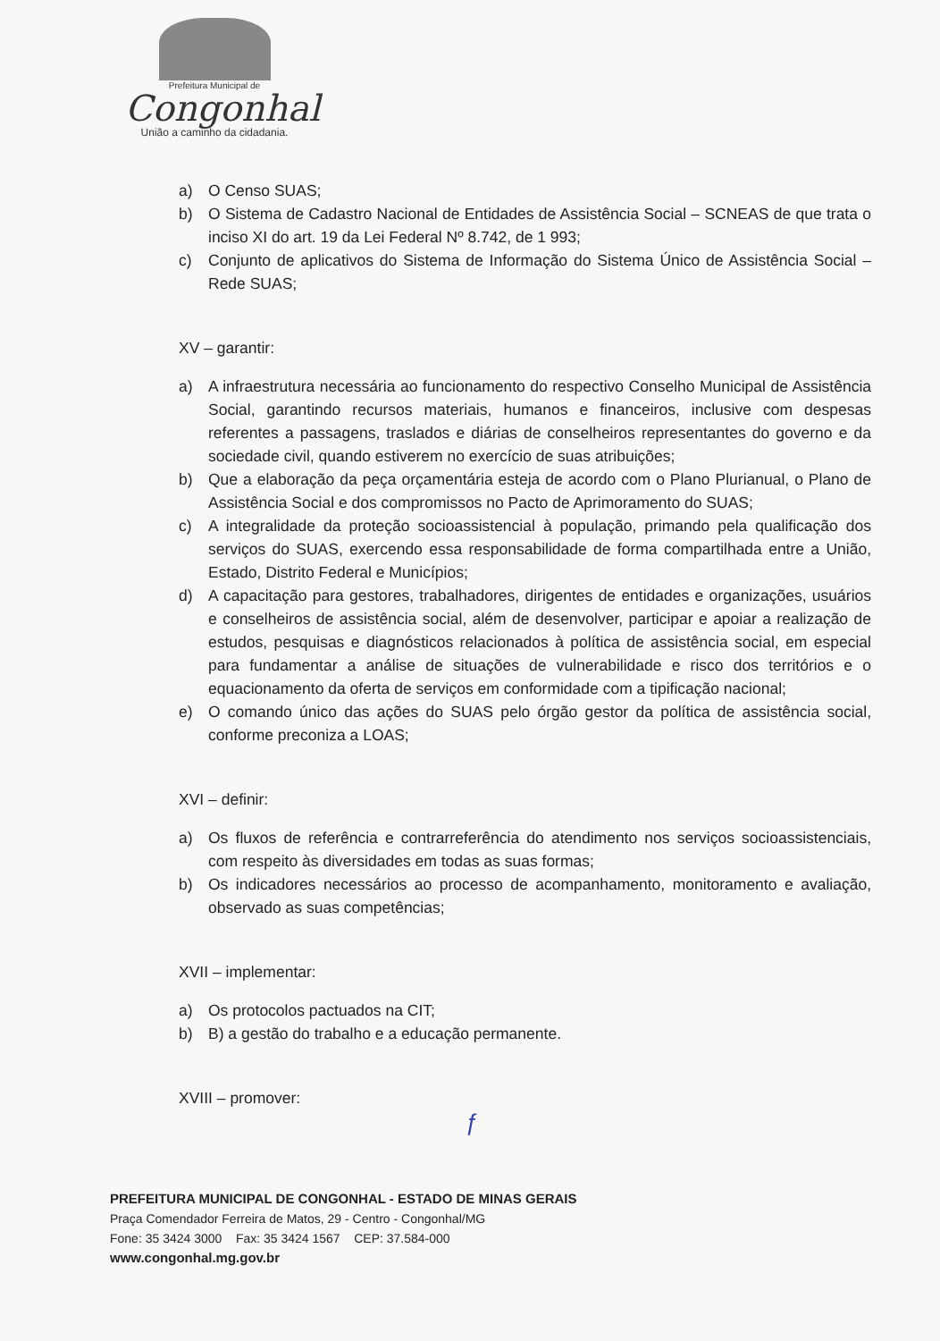Prefeitura Municipal de
Congonhal
União a caminho da cidadania.
a) O Censo SUAS;
b) O Sistema de Cadastro Nacional de Entidades de Assistência Social – SCNEAS de que trata o inciso XI do art. 19 da Lei Federal Nº 8.742, de 1 993;
c) Conjunto de aplicativos do Sistema de Informação do Sistema Único de Assistência Social – Rede SUAS;
XV – garantir:
a) A infraestrutura necessária ao funcionamento do respectivo Conselho Municipal de Assistência Social, garantindo recursos materiais, humanos e financeiros, inclusive com despesas referentes a passagens, traslados e diárias de conselheiros representantes do governo e da sociedade civil, quando estiverem no exercício de suas atribuições;
b) Que a elaboração da peça orçamentária esteja de acordo com o Plano Plurianual, o Plano de Assistência Social e dos compromissos no Pacto de Aprimoramento do SUAS;
c) A integralidade da proteção socioassistencial à população, primando pela qualificação dos serviços do SUAS, exercendo essa responsabilidade de forma compartilhada entre a União, Estado, Distrito Federal e Municípios;
d) A capacitação para gestores, trabalhadores, dirigentes de entidades e organizações, usuários e conselheiros de assistência social, além de desenvolver, participar e apoiar a realização de estudos, pesquisas e diagnósticos relacionados à política de assistência social, em especial para fundamentar a análise de situações de vulnerabilidade e risco dos territórios e o equacionamento da oferta de serviços em conformidade com a tipificação nacional;
e) O comando único das ações do SUAS pelo órgão gestor da política de assistência social, conforme preconiza a LOAS;
XVI – definir:
a) Os fluxos de referência e contrarreferência do atendimento nos serviços socioassistenciais, com respeito às diversidades em todas as suas formas;
b) Os indicadores necessários ao processo de acompanhamento, monitoramento e avaliação, observado as suas competências;
XVII – implementar:
a) Os protocolos pactuados na CIT;
b) B) a gestão do trabalho e a educação permanente.
XVIII – promover:
ƒ
PREFEITURA MUNICIPAL DE CONGONHAL - ESTADO DE MINAS GERAIS
Praça Comendador Ferreira de Matos, 29 - Centro - Congonhal/MG
Fone: 35 3424 3000 Fax: 35 3424 1567 CEP: 37.584-000
www.congonhal.mg.gov.br